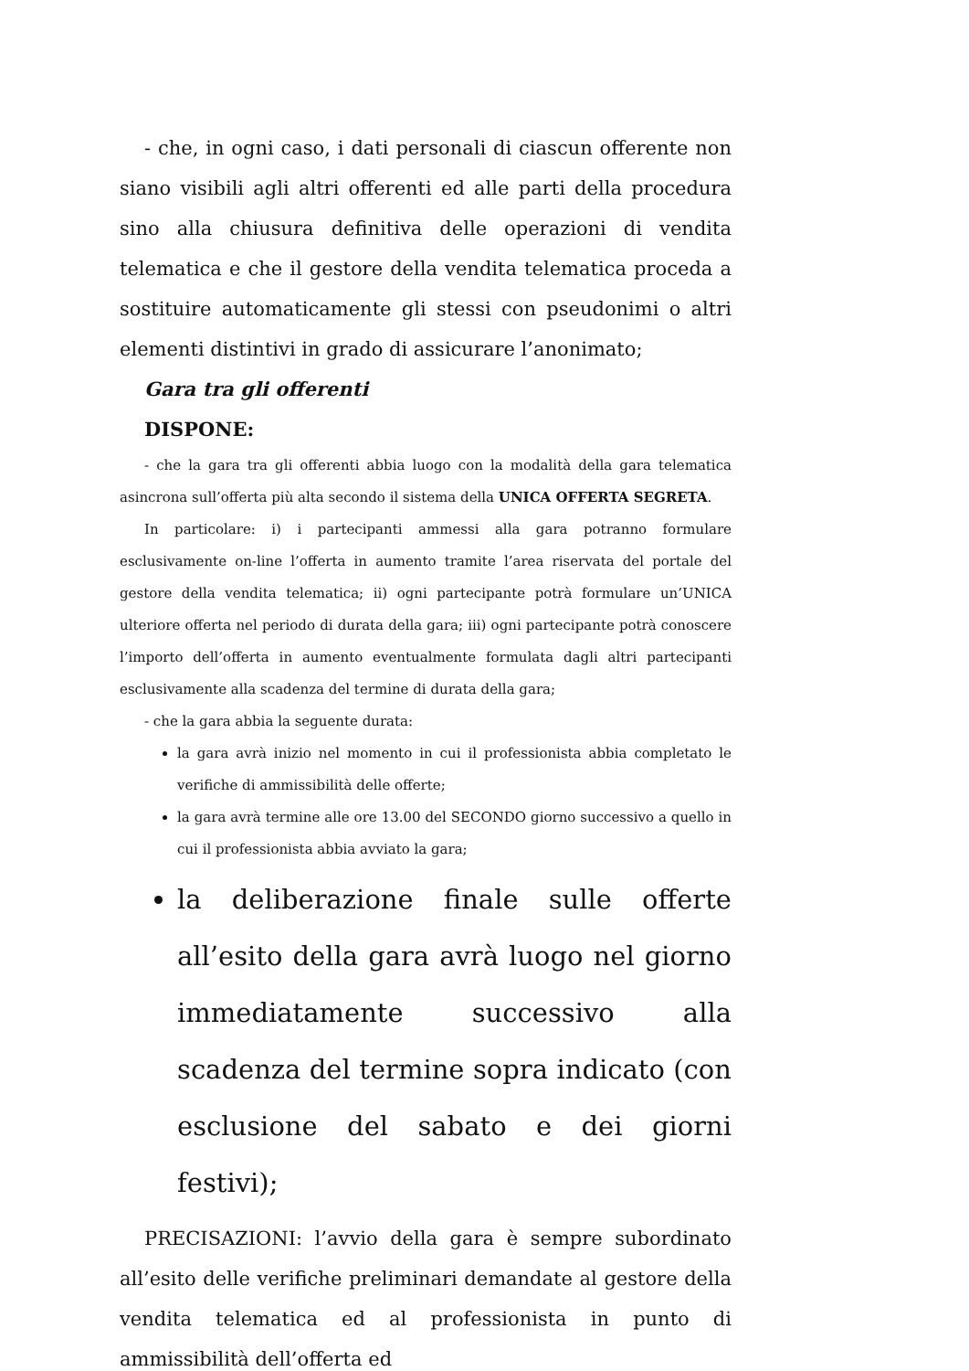- che, in ogni caso, i dati personali di ciascun offerente non siano visibili agli altri offerenti ed alle parti della procedura sino alla chiusura definitiva delle operazioni di vendita telematica e che il gestore della vendita telematica proceda a sostituire automaticamente gli stessi con pseudonimi o altri elementi distintivi in grado di assicurare l’anonimato;
Gara tra gli offerenti
DISPONE:
- che la gara tra gli offerenti abbia luogo con la modalità della gara telematica asincrona sull’offerta più alta secondo il sistema della UNICA OFFERTA SEGRETA.
In particolare: i) i partecipanti ammessi alla gara potranno formulare esclusivamente on-line l’offerta in aumento tramite l’area riservata del portale del gestore della vendita telematica; ii) ogni partecipante potrà formulare un’UNICA ulteriore offerta nel periodo di durata della gara; iii) ogni partecipante potrà conoscere l’importo dell’offerta in aumento eventualmente formulata dagli altri partecipanti esclusivamente alla scadenza del termine di durata della gara;
- che la gara abbia la seguente durata:
la gara avrà inizio nel momento in cui il professionista abbia completato le verifiche di ammissibilità delle offerte;
la gara avrà termine alle ore 13.00 del SECONDO giorno successivo a quello in cui il professionista abbia avviato la gara;
la deliberazione finale sulle offerte all’esito della gara avrà luogo nel giorno immediatamente successivo alla scadenza del termine sopra indicato (con esclusione del sabato e dei giorni festivi);
PRECISAZIONI: l’avvio della gara è sempre subordinato all’esito delle verifiche preliminari demandate al gestore della vendita telematica ed al professionista in punto di ammissibilità dell’offerta ed